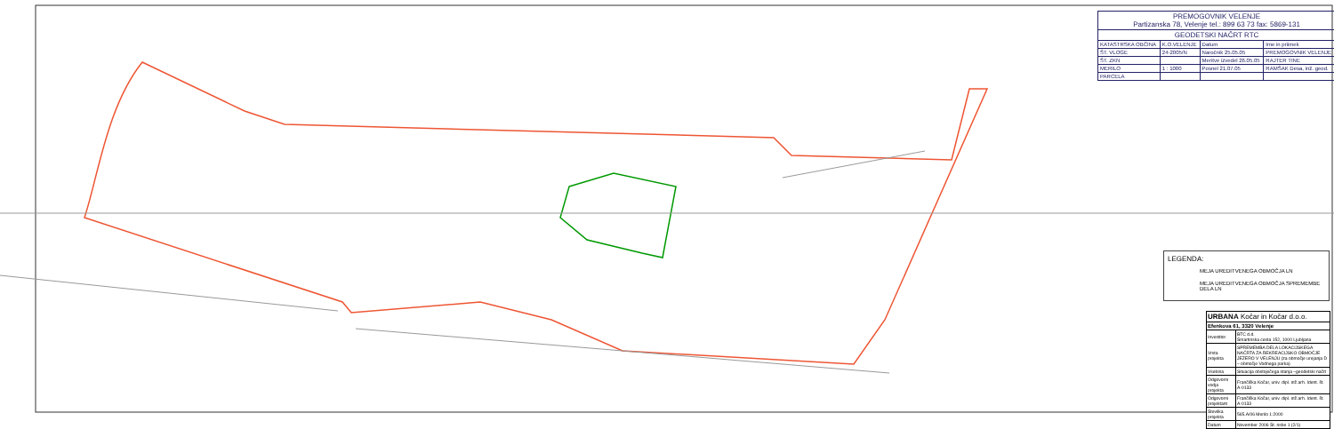| PREMOGOVNIK VELENJE Partizanska 78, Velenje tel.: 899 63 73 fax: 5869-131 | | | |
| GEODETSKI NAČRT RTC | | | |
| KATASTRSKA OBČINA | K.O.VELENJE | Datum | Ime in priimek |
| ŠT. VLOGE | 24-2005/N | Naročnik 25.05.05 | PREMOGOVNIK VELENJE |
| ŠT. ZKN | | Meritve izvedel 26.05.05 | RAJTER TINE |
| MERILO | 1 : 1000 | Posnel 21.07.05 | RAMŠAK Desa, inž. geod. |
| PARCELA | | | |
LEGENDA:
MEJA UREDITVENEGA OBMOČJA LN
MEJA UREDITVENEGA OBMOČJA SPREMEMBE DELA LN
| URBANA Kočar in Kočar d.o.o. | |
| Efenkova 61, 3320 Velenje | |
| Investitor | BTC d.d. Šmartinska cesta 152, 1000 Ljubljana |
| Vrsta projekta | SPREMEMBA DELA LOKACIJSKEGA NAČRTA ZA REKREACIJSKO OBMOČJE JEZERO V VELENJU (za območje urejanja D – območje Vodnega parka) |
| Vsebina | Situacija obstoječega stanja –geodetski načrt |
| Odgovorni vodja projekta | Frančiška Kočar, univ. dipl. inž.arh. Ident. št. A-0133 |
| Odgovorni projektant | Frančiška Kočar, univ. dipl. inž.arh. Ident. št. A-0133 |
| Številka projekta | 565.A/06 Merilo 1:2000 |
| Datum | November 2006 Št. risbe 1 (2/1) |